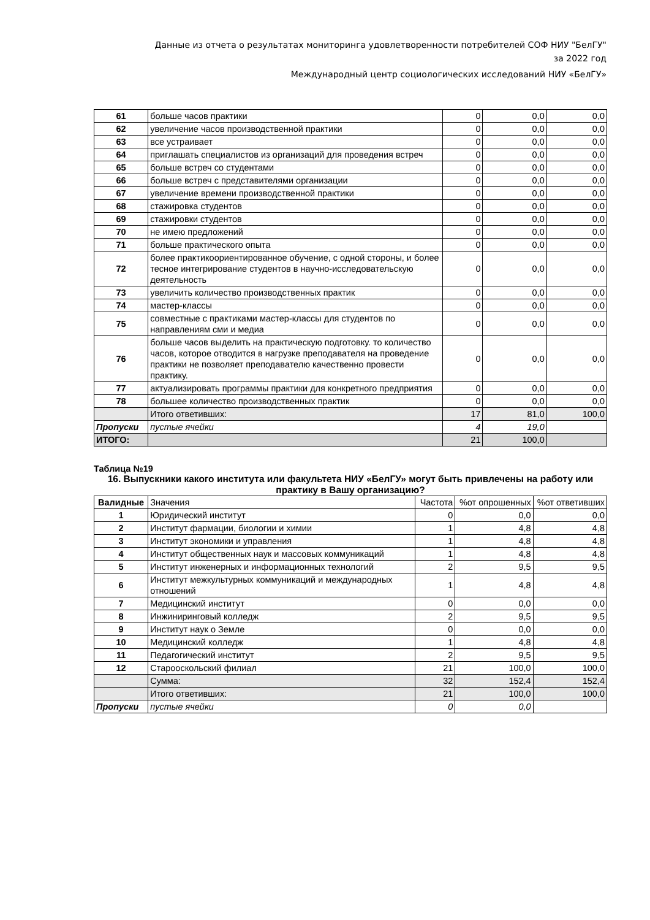Данные из отчета о результатах мониторинга удовлетворенности потребителей СОФ НИУ "БелГУ"
за 2022 год
Международный центр социологических исследований НИУ «БелГУ»
| 61 | больше часов практики | 0 | 0,0 | 0,0 |
| 62 | увеличение часов производственной практики | 0 | 0,0 | 0,0 |
| 63 | все устраивает | 0 | 0,0 | 0,0 |
| 64 | приглашать специалистов из организаций для проведения встреч | 0 | 0,0 | 0,0 |
| 65 | больше встреч со студентами | 0 | 0,0 | 0,0 |
| 66 | больше встреч с представителями организации | 0 | 0,0 | 0,0 |
| 67 | увеличение времени производственной практики | 0 | 0,0 | 0,0 |
| 68 | стажировка студентов | 0 | 0,0 | 0,0 |
| 69 | стажировки студентов | 0 | 0,0 | 0,0 |
| 70 | не имею предложений | 0 | 0,0 | 0,0 |
| 71 | больше практического опыта | 0 | 0,0 | 0,0 |
| 72 | более практикоориентированное обучение, с одной стороны, и более тесное интегрирование студентов в научно-исследовательскую деятельность | 0 | 0,0 | 0,0 |
| 73 | увеличить количество производственных практик | 0 | 0,0 | 0,0 |
| 74 | мастер-классы | 0 | 0,0 | 0,0 |
| 75 | совместные с практиками мастер-классы для студентов по направлениям сми и медиа | 0 | 0,0 | 0,0 |
| 76 | больше часов выделить на практическую подготовку. то количество часов, которое отводится в нагрузке преподавателя на проведение практики не позволяет преподавателю качественно провести практику. | 0 | 0,0 | 0,0 |
| 77 | актуализировать программы практики для конкретного предприятия | 0 | 0,0 | 0,0 |
| 78 | большее количество производственных практик | 0 | 0,0 | 0,0 |
| | Итого ответивших: | 17 | 81,0 | 100,0 |
| Пропуски | пустые ячейки | 4 | 19,0 | |
| ИТОГО: | | 21 | 100,0 | |
Таблица №19
16. Выпускники какого института или факультета НИУ «БелГУ» могут быть привлечены на работу или практику в Вашу организацию?
| Валидные | Значения | Частота | %от опрошенных | %от ответивших |
| 1 | Юридический институт | 0 | 0,0 | 0,0 |
| 2 | Институт фармации, биологии и химии | 1 | 4,8 | 4,8 |
| 3 | Институт экономики и управления | 1 | 4,8 | 4,8 |
| 4 | Институт общественных наук и массовых коммуникаций | 1 | 4,8 | 4,8 |
| 5 | Институт инженерных и информационных технологий | 2 | 9,5 | 9,5 |
| 6 | Институт межкультурных коммуникаций и международных отношений | 1 | 4,8 | 4,8 |
| 7 | Медицинский институт | 0 | 0,0 | 0,0 |
| 8 | Инжиниринговый колледж | 2 | 9,5 | 9,5 |
| 9 | Институт наук о Земле | 0 | 0,0 | 0,0 |
| 10 | Медицинский колледж | 1 | 4,8 | 4,8 |
| 11 | Педагогический институт | 2 | 9,5 | 9,5 |
| 12 | Старооскольский филиал | 21 | 100,0 | 100,0 |
| | Сумма: | 32 | 152,4 | 152,4 |
| | Итого ответивших: | 21 | 100,0 | 100,0 |
| Пропуски | пустые ячейки | 0 | 0,0 | |